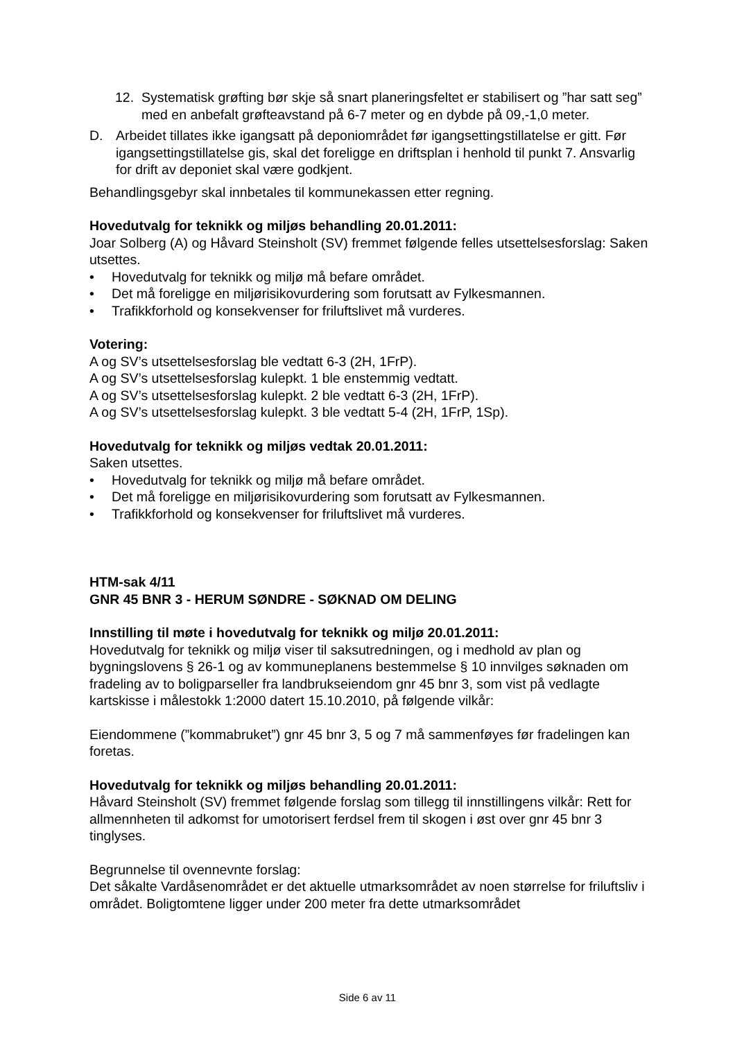12. Systematisk grøfting bør skje så snart planeringsfeltet er stabilisert og ”har satt seg” med en anbefalt grøfteavstand på 6-7 meter og en dybde på 09,-1,0 meter.
D. Arbeidet tillates ikke igangsatt på deponiområdet før igangsettingstillatelse er gitt. Før igangsettingstillatelse gis, skal det foreligge en driftsplan i henhold til punkt 7. Ansvarlig for drift av deponiet skal være godkjent.
Behandlingsgebyr skal innbetales til kommunekassen etter regning.
Hovedutvalg for teknikk og miljøs behandling 20.01.2011:
Joar Solberg (A) og Håvard Steinsholt (SV) fremmet følgende felles utsettelsesforslag: Saken utsettes.
• Hovedutvalg for teknikk og miljø må befare området.
• Det må foreligge en miljørisikovurdering som forutsatt av Fylkesmannen.
• Trafikkforhold og konsekvenser for friluftslivet må vurderes.
Votering:
A og SV’s utsettelsesforslag ble vedtatt 6-3 (2H, 1FrP).
A og SV’s utsettelsesforslag kulepkt. 1 ble enstemmig vedtatt.
A og SV’s utsettelsesforslag kulepkt. 2 ble vedtatt 6-3 (2H, 1FrP).
A og SV’s utsettelsesforslag kulepkt. 3 ble vedtatt 5-4 (2H, 1FrP, 1Sp).
Hovedutvalg for teknikk og miljøs vedtak 20.01.2011:
Saken utsettes.
• Hovedutvalg for teknikk og miljø må befare området.
• Det må foreligge en miljørisikovurdering som forutsatt av Fylkesmannen.
• Trafikkforhold og konsekvenser for friluftslivet må vurderes.
HTM-sak 4/11
GNR 45 BNR 3 - HERUM SØNDRE - SØKNAD OM DELING
Innstilling til møte i hovedutvalg for teknikk og miljø 20.01.2011:
Hovedutvalg for teknikk og miljø viser til saksutredningen, og i medhold av plan og bygningslovens § 26-1 og av kommuneplanens bestemmelse § 10 innvilges søknaden om fradeling av to boligparseller fra landbrukseiendom gnr 45 bnr 3, som vist på vedlagte kartskisse i målestokk 1:2000 datert 15.10.2010, på følgende vilkår:
Eiendommene (”kommabruket”) gnr 45 bnr 3, 5 og 7 må sammenføyes før fradelingen kan foretas.
Hovedutvalg for teknikk og miljøs behandling 20.01.2011:
Håvard Steinsholt (SV) fremmet følgende forslag som tillegg til innstillingens vilkår: Rett for allmennheten til adkomst for umotorisert ferdsel frem til skogen i øst over gnr 45 bnr 3 tinglyses.
Begrunnelse til ovennevnte forslag:
Det såkalte Vardåsenområdet er det aktuelle utmarksområdet av noen størrelse for friluftsliv i området. Boligtomtene ligger under 200 meter fra dette utmarksområdet
Side 6 av 11